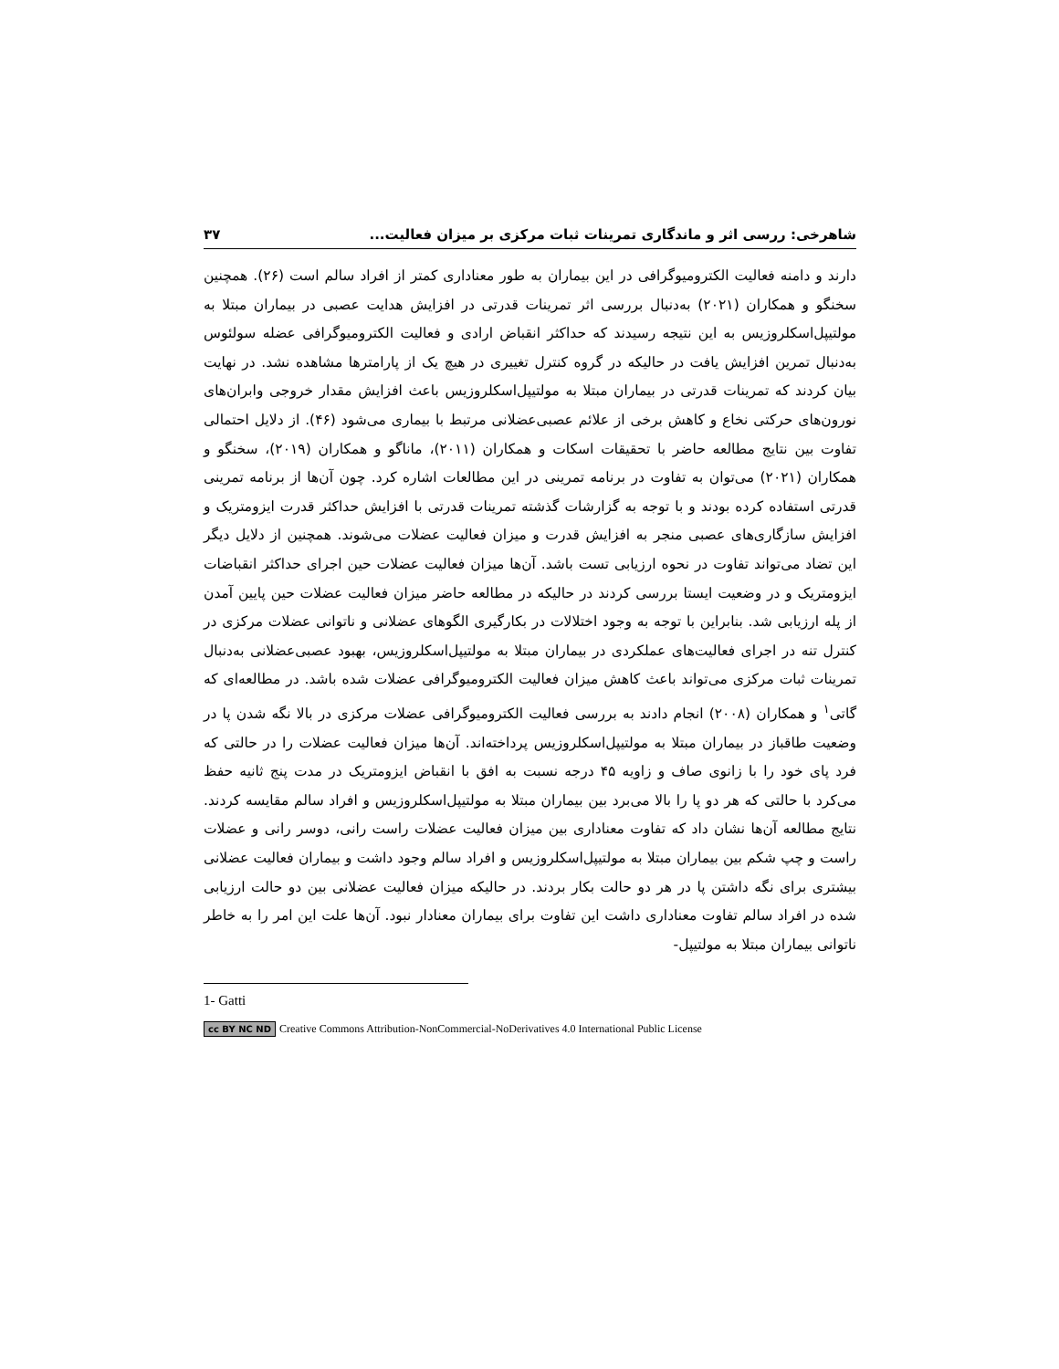شاهرخی: ررسی اثر و ماندگاری تمرینات ثبات مرکزی بر میزان فعالیت... ۳۷
دارند و دامنه فعالیت الکترومیوگرافی در این بیماران به طور معناداری کمتر از افراد سالم است (۲۶). همچنین سخنگو و همکاران (۲۰۲۱) به‌دنبال بررسی اثر تمرینات قدرتی در افزایش هدایت عصبی در بیماران مبتلا به مولتیپل‌اسکلروزیس به این نتیجه رسیدند که حداکثر انقباض ارادی و فعالیت الکترومیوگرافی عضله سولئوس به‌دنبال تمرین افزایش یافت در حالیکه در گروه کنترل تغییری در هیچ یک از پارامترها مشاهده نشد. در نهایت بیان کردند که تمرینات قدرتی در بیماران مبتلا به مولتیپل‌اسکلروزیس باعث افزایش مقدار خروجی وابران‌های نورون‌های حرکتی نخاع و کاهش برخی از علائم عصبی‌عضلانی مرتبط با بیماری می‌شود (۴۶). از دلایل احتمالی تفاوت بین نتایج مطالعه حاضر با تحقیقات اسکات و همکاران (۲۰۱۱)، ماناگو و همکاران (۲۰۱۹)، سخنگو و همکاران (۲۰۲۱) می‌توان به تفاوت در برنامه تمرینی در این مطالعات اشاره کرد. چون آن‌ها از برنامه تمرینی قدرتی استفاده کرده بودند و با توجه به گزارشات گذشته تمرینات قدرتی با افزایش حداکثر قدرت ایزومتریک و افزایش سازگاری‌های عصبی منجر به افزایش قدرت و میزان فعالیت عضلات می‌شوند. همچنین از دلایل دیگر این تضاد می‌تواند تفاوت در نحوه ارزیابی تست باشد. آن‌ها میزان فعالیت عضلات حین اجرای حداکثر انقباضات ایزومتریک و در وضعیت ایستا بررسی کردند در حالیکه در مطالعه حاضر میزان فعالیت عضلات حین پایین آمدن از پله ارزیابی شد. بنابراین با توجه به وجود اختلالات در بکارگیری الگوهای عضلانی و ناتوانی عضلات مرکزی در کنترل تنه در اجرای فعالیت‌های عملکردی در بیماران مبتلا به مولتیپل‌اسکلروزیس، بهبود عصبی‌عضلانی به‌دنبال تمرینات ثبات مرکزی می‌تواند باعث کاهش میزان فعالیت الکترومیوگرافی عضلات شده باشد. در مطالعه‌ای که گاتی<sup>۱</sup> و همکاران (۲۰۰۸) انجام دادند به بررسی فعالیت الکترومیوگرافی عضلات مرکزی در بالا نگه شدن پا در وضعیت طاقباز در بیماران مبتلا به مولتیپل‌اسکلروزیس پرداخته‌اند. آن‌ها میزان فعالیت عضلات را در حالتی که فرد پای خود را با زانوی صاف و زاویه ۴۵ درجه نسبت به افق با انقباض ایزومتریک در مدت پنج ثانیه حفظ می‌کرد با حالتی که هر دو پا را بالا می‌برد بین بیماران مبتلا به مولتیپل‌اسکلروزیس و افراد سالم مقایسه کردند. نتایج مطالعه آن‌ها نشان داد که تفاوت معناداری بین میزان فعالیت عضلات راست رانی، دوسر رانی و عضلات راست و چپ شکم بین بیماران مبتلا به مولتیپل‌اسکلروزیس و افراد سالم وجود داشت و بیماران فعالیت عضلانی بیشتری برای نگه داشتن پا در هر دو حالت بکار بردند. در حالیکه میزان فعالیت عضلانی بین دو حالت ارزیابی شده در افراد سالم تفاوت معناداری داشت این تفاوت برای بیماران معنادار نبود. آن‌ها علت این امر را به خاطر ناتوانی بیماران مبتلا به مولتیپل-
1- Gatti
cc BY NC ND Creative Commons Attribution-NonCommercial-NoDerivatives 4.0 International Public License